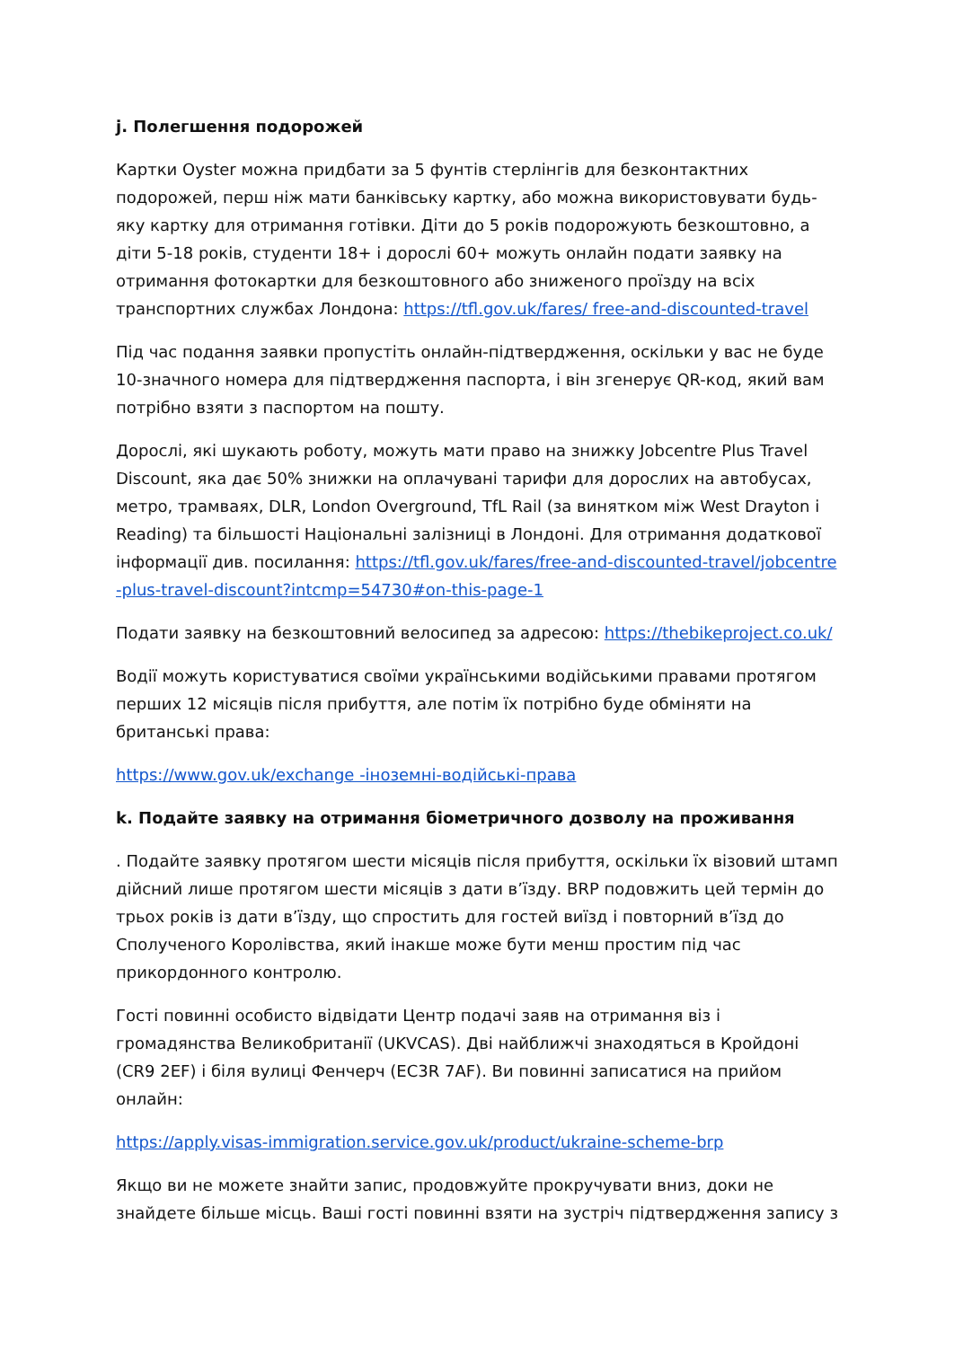j. Полегшення подорожей
Картки Oyster можна придбати за 5 фунтів стерлінгів для безконтактних подорожей, перш ніж мати банківську картку, або можна використовувати будь-яку картку для отримання готівки. Діти до 5 років подорожують безкоштовно, а діти 5-18 років, студенти 18+ і дорослі 60+ можуть онлайн подати заявку на отримання фотокартки для безкоштовного або зниженого проїзду на всіх транспортних службах Лондона: https://tfl.gov.uk/fares/ free-and-discounted-travel
Під час подання заявки пропустіть онлайн-підтвердження, оскільки у вас не буде 10-значного номера для підтвердження паспорта, і він згенерує QR-код, який вам потрібно взяти з паспортом на пошту.
Дорослі, які шукають роботу, можуть мати право на знижку Jobcentre Plus Travel Discount, яка дає 50% знижки на оплачувані тарифи для дорослих на автобусах, метро, трамваях, DLR, London Overground, TfL Rail (за винятком між West Drayton і Reading) та більшості Національні залізниці в Лондоні. Для отримання додаткової інформації див. посилання: https://tfl.gov.uk/fares/free-and-discounted-travel/jobcentre-plus-travel-discount?intcmp=54730#on-this-page-1
Подати заявку на безкоштовний велосипед за адресою: https://thebikeproject.co.uk/
Водії можуть користуватися своїми українськими водійськими правами протягом перших 12 місяців після прибуття, але потім їх потрібно буде обміняти на британські права:
https://www.gov.uk/exchange -іноземні-водійські-права
k. Подайте заявку на отримання біометричного дозволу на проживання
. Подайте заявку протягом шести місяців після прибуття, оскільки їх візовий штамп дійсний лише протягом шести місяців з дати вʼїзду. BRP подовжить цей термін до трьох років із дати вʼїзду, що спростить для гостей виїзд і повторний вʼїзд до Сполученого Королівства, який інакше може бути менш простим під час прикордонного контролю.
Гості повинні особисто відвідати Центр подачі заяв на отримання віз і громадянства Великобританії (UKVCAS). Дві найближчі знаходяться в Кройдоні (CR9 2EF) і біля вулиці Фенчерч (EC3R 7AF). Ви повинні записатися на прийом онлайн:
https://apply.visas-immigration.service.gov.uk/product/ukraine-scheme-brp
Якщо ви не можете знайти запис, продовжуйте прокручувати вниз, доки не знайдете більше місць. Ваші гості повинні взяти на зустріч підтвердження запису з